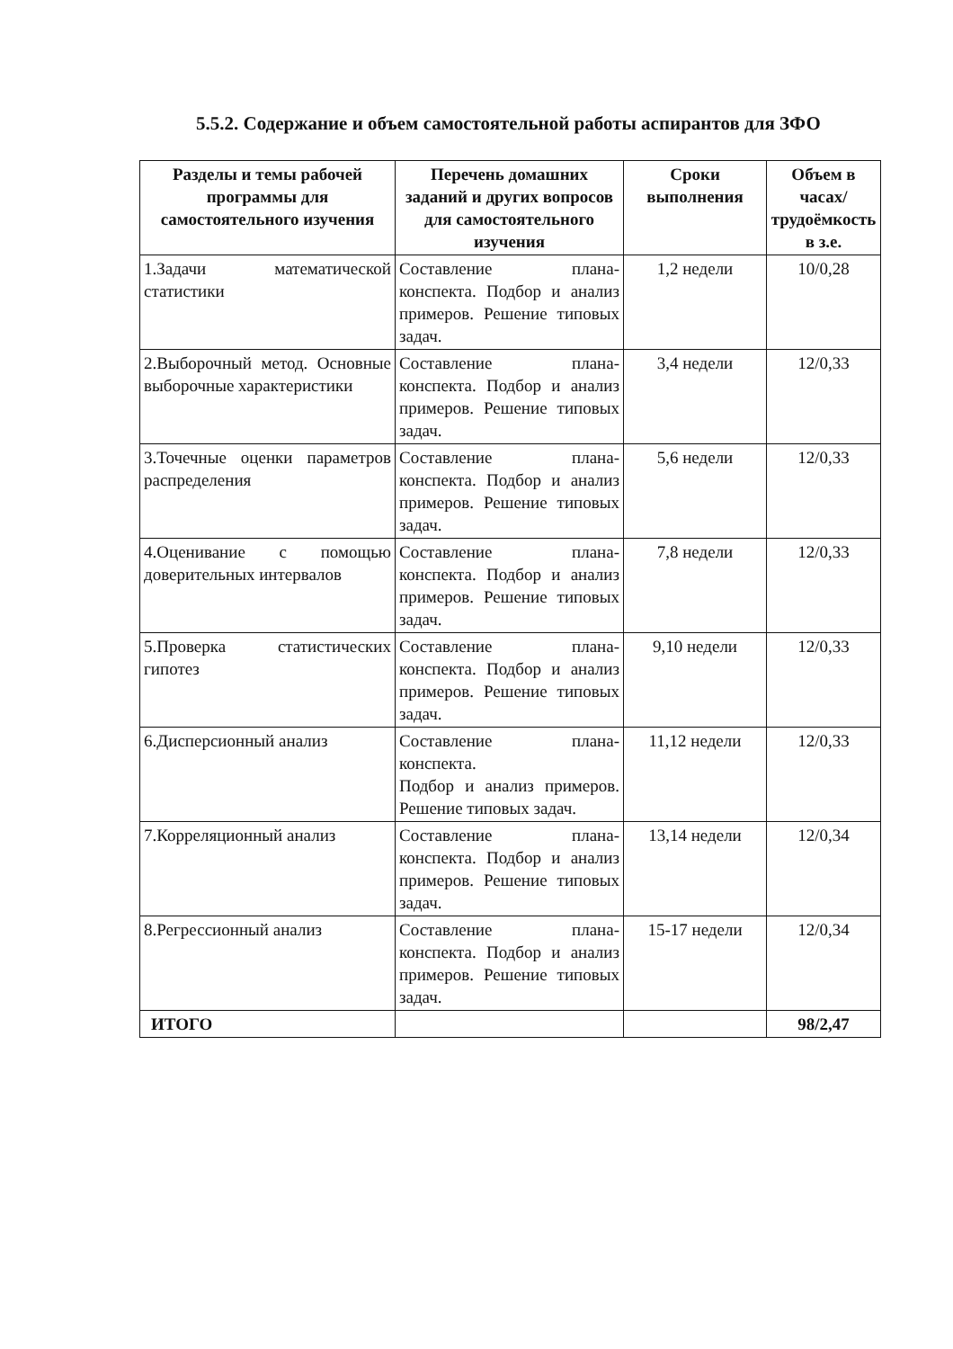5.5.2. Содержание и объем самостоятельной работы аспирантов для ЗФО
| Разделы и темы рабочей программы для самостоятельного изучения | Перечень домашних заданий и других вопросов для самостоятельного изучения | Сроки выполнения | Объем в часах/трудоёмкость в з.е. |
| --- | --- | --- | --- |
| 1.Задачи математической статистики | Составление плана-конспекта. Подбор и анализ примеров. Решение типовых задач. | 1,2 недели | 10/0,28 |
| 2.Выборочный метод. Основные выборочные характеристики | Составление плана-конспекта. Подбор и анализ примеров. Решение типовых задач. | 3,4 недели | 12/0,33 |
| 3.Точечные оценки параметров распределения | Составление плана-конспекта. Подбор и анализ примеров. Решение типовых задач. | 5,6 недели | 12/0,33 |
| 4.Оценивание с помощью доверительных интервалов | Составление плана-конспекта. Подбор и анализ примеров. Решение типовых задач. | 7,8 недели | 12/0,33 |
| 5.Проверка статистических гипотез | Составление плана-конспекта. Подбор и анализ примеров. Решение типовых задач. | 9,10 недели | 12/0,33 |
| 6.Дисперсионный анализ | Составление плана-конспекта. Подбор и анализ примеров. Решение типовых задач. | 11,12 недели | 12/0,33 |
| 7.Корреляционный анализ | Составление плана-конспекта. Подбор и анализ примеров. Решение типовых задач. | 13,14 недели | 12/0,34 |
| 8.Регрессионный анализ | Составление плана-конспекта. Подбор и анализ примеров. Решение типовых задач. | 15-17 недели | 12/0,34 |
| ИТОГО | | | 98/2,47 |